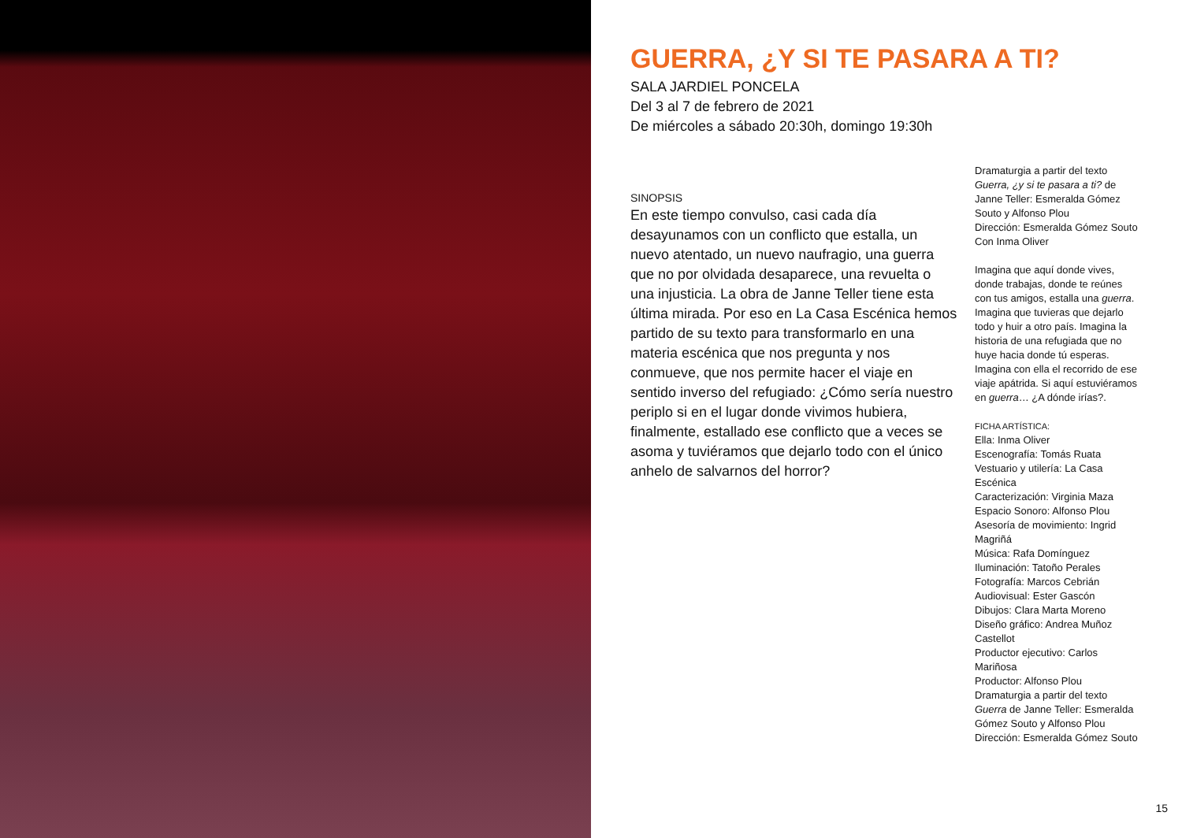GUERRA, ¿Y SI TE PASARA A TI?
SALA JARDIEL PONCELA
Del 3 al 7 de febrero de 2021
De miércoles a sábado 20:30h, domingo 19:30h
SINOPSIS
En este tiempo convulso, casi cada día desayunamos con un conflicto que estalla, un nuevo atentado, un nuevo naufragio, una guerra que no por olvidada desaparece, una revuelta o una injusticia. La obra de Janne Teller tiene esta última mirada. Por eso en La Casa Escénica hemos partido de su texto para transformarlo en una materia escénica que nos pregunta y nos conmueve, que nos permite hacer el viaje en sentido inverso del refugiado: ¿Cómo sería nuestro periplo si en el lugar donde vivimos hubiera, finalmente, estallado ese conflicto que a veces se asoma y tuviéramos que dejarlo todo con el único anhelo de salvarnos del horror?
Dramaturgia a partir del texto Guerra, ¿y si te pasara a ti? de Janne Teller: Esmeralda Gómez Souto y Alfonso Plou
Dirección: Esmeralda Gómez Souto
Con Inma Oliver
Imagina que aquí donde vives, donde trabajas, donde te reúnes con tus amigos, estalla una guerra. Imagina que tuvieras que dejarlo todo y huir a otro país. Imagina la historia de una refugiada que no huye hacia donde tú esperas. Imagina con ella el recorrido de ese viaje apátrida. Si aquí estuviéramos en guerra… ¿A dónde irías?.
FICHA ARTÍSTICA:
Ella: Inma Oliver
Escenografía: Tomás Ruata
Vestuario y utilería: La Casa Escénica
Caracterización: Virginia Maza
Espacio Sonoro: Alfonso Plou
Asesoría de movimiento: Ingrid Magriñá
Música: Rafa Domínguez
Iluminación: Tatoño Perales
Fotografía: Marcos Cebrián
Audiovisual: Ester Gascón
Dibujos: Clara Marta Moreno
Diseño gráfico: Andrea Muñoz Castellot
Productor ejecutivo: Carlos Mariñosa
Productor: Alfonso Plou
Dramaturgia a partir del texto Guerra de Janne Teller: Esmeralda Gómez Souto y Alfonso Plou
Dirección: Esmeralda Gómez Souto
15